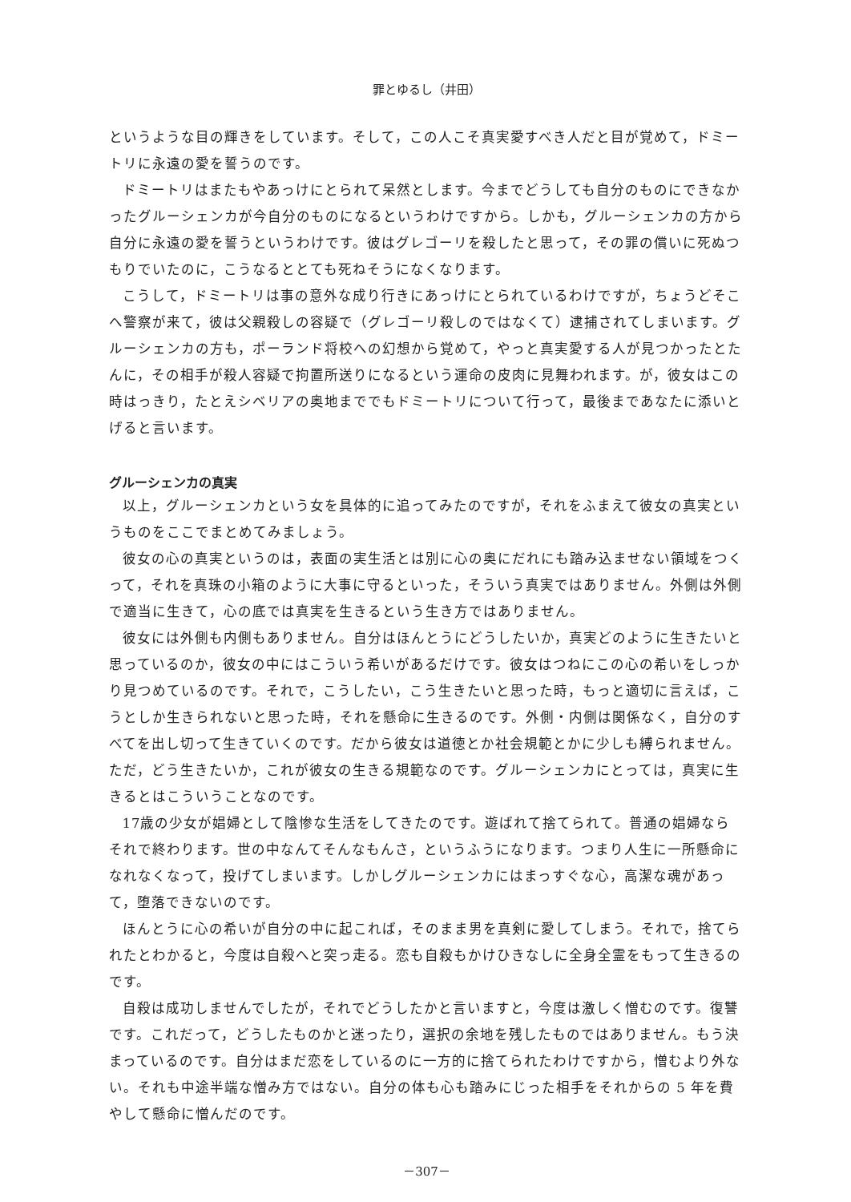罪とゆるし（井田）
というような目の輝きをしています。そして，この人こそ真実愛すべき人だと目が覚めて，ドミートリに永遠の愛を誓うのです。
ドミートリはまたもやあっけにとられて呆然とします。今までどうしても自分のものにできなかったグルーシェンカが今自分のものになるというわけですから。しかも，グルーシェンカの方から自分に永遠の愛を誓うというわけです。彼はグレゴーリを殺したと思って，その罪の償いに死ぬつもりでいたのに，こうなるととても死ねそうになくなります。
こうして，ドミートリは事の意外な成り行きにあっけにとられているわけですが，ちょうどそこへ警察が来て，彼は父親殺しの容疑で（グレゴーリ殺しのではなくて）逮捕されてしまいます。グルーシェンカの方も，ポーランド将校への幻想から覚めて，やっと真実愛する人が見つかったとたんに，その相手が殺人容疑で拘置所送りになるという運命の皮肉に見舞われます。が，彼女はこの時はっきり，たとえシベリアの奥地まででもドミートリについて行って，最後まであなたに添いとげると言います。
グルーシェンカの真実
以上，グルーシェンカという女を具体的に追ってみたのですが，それをふまえて彼女の真実というものをここでまとめてみましょう。
彼女の心の真実というのは，表面の実生活とは別に心の奥にだれにも踏み込ませない領域をつくって，それを真珠の小箱のように大事に守るといった，そういう真実ではありません。外側は外側で適当に生きて，心の底では真実を生きるという生き方ではありません。
彼女には外側も内側もありません。自分はほんとうにどうしたいか，真実どのように生きたいと思っているのか，彼女の中にはこういう希いがあるだけです。彼女はつねにこの心の希いをしっかり見つめているのです。それで，こうしたい，こう生きたいと思った時，もっと適切に言えば，こうとしか生きられないと思った時，それを懸命に生きるのです。外側・内側は関係なく，自分のすべてを出し切って生きていくのです。だから彼女は道徳とか社会規範とかに少しも縛られません。ただ，どう生きたいか，これが彼女の生きる規範なのです。グルーシェンカにとっては，真実に生きるとはこういうことなのです。
17歳の少女が娼婦として陰惨な生活をしてきたのです。遊ばれて捨てられて。普通の娼婦ならそれで終わります。世の中なんてそんなもんさ，というふうになります。つまり人生に一所懸命になれなくなって，投げてしまいます。しかしグルーシェンカにはまっすぐな心，高潔な魂があって，堕落できないのです。
ほんとうに心の希いが自分の中に起これば，そのまま男を真剣に愛してしまう。それで，捨てられたとわかると，今度は自殺へと突っ走る。恋も自殺もかけひきなしに全身全霊をもって生きるのです。
自殺は成功しませんでしたが，それでどうしたかと言いますと，今度は激しく憎むのです。復讐です。これだって，どうしたものかと迷ったり，選択の余地を残したものではありません。もう決まっているのです。自分はまだ恋をしているのに一方的に捨てられたわけですから，憎むより外ない。それも中途半端な憎み方ではない。自分の体も心も踏みにじった相手をそれからの 5 年を費やして懸命に憎んだのです。
－307－